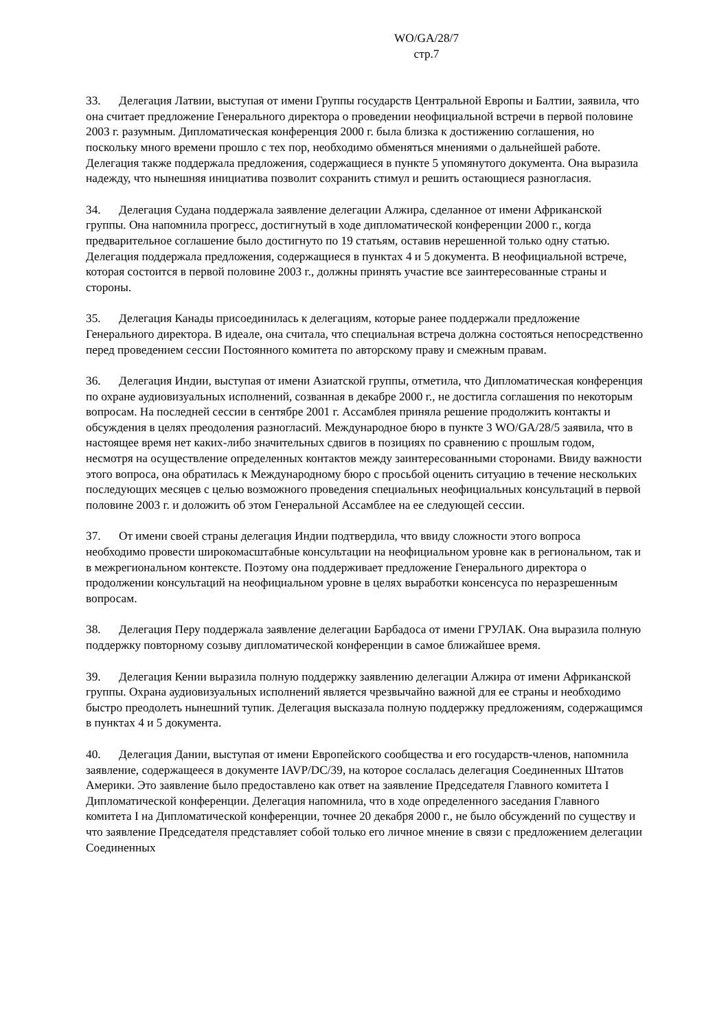WO/GA/28/7
стр.7
33. Делегация Латвии, выступая от имени Группы государств Центральной Европы и Балтии, заявила, что она считает предложение Генерального директора о проведении неофициальной встречи в первой половине 2003 г. разумным. Дипломатическая конференция 2000 г. была близка к достижению соглашения, но поскольку много времени прошло с тех пор, необходимо обменяться мнениями о дальнейшей работе. Делегация также поддержала предложения, содержащиеся в пункте 5 упомянутого документа. Она выразила надежду, что нынешняя инициатива позволит сохранить стимул и решить остающиеся разногласия.
34. Делегация Судана поддержала заявление делегации Алжира, сделанное от имени Африканской группы. Она напомнила прогресс, достигнутый в ходе дипломатической конференции 2000 г., когда предварительное соглашение было достигнуто по 19 статьям, оставив нерешенной только одну статью. Делегация поддержала предложения, содержащиеся в пунктах 4 и 5 документа. В неофициальной встрече, которая состоится в первой половине 2003 г., должны принять участие все заинтересованные страны и стороны.
35. Делегация Канады присоединилась к делегациям, которые ранее поддержали предложение Генерального директора. В идеале, она считала, что специальная встреча должна состояться непосредственно перед проведением сессии Постоянного комитета по авторскому праву и смежным правам.
36. Делегация Индии, выступая от имени Азиатской группы, отметила, что Дипломатическая конференция по охране аудиовизуальных исполнений, созванная в декабре 2000 г., не достигла соглашения по некоторым вопросам. На последней сессии в сентябре 2001 г. Ассамблея приняла решение продолжить контакты и обсуждения в целях преодоления разногласий. Международное бюро в пункте 3 WO/GA/28/5 заявила, что в настоящее время нет каких-либо значительных сдвигов в позициях по сравнению с прошлым годом, несмотря на осуществление определенных контактов между заинтересованными сторонами. Ввиду важности этого вопроса, она обратилась к Международному бюро с просьбой оценить ситуацию в течение нескольких последующих месяцев с целью возможного проведения специальных неофициальных консультаций в первой половине 2003 г. и доложить об этом Генеральной Ассамблее на ее следующей сессии.
37. От имени своей страны делегация Индии подтвердила, что ввиду сложности этого вопроса необходимо провести широкомасштабные консультации на неофициальном уровне как в региональном, так и в межрегиональном контексте. Поэтому она поддерживает предложение Генерального директора о продолжении консультаций на неофициальном уровне в целях выработки консенсуса по неразрешенным вопросам.
38. Делегация Перу поддержала заявление делегации Барбадоса от имени ГРУЛАК. Она выразила полную поддержку повторному созыву дипломатической конференции в самое ближайшее время.
39. Делегация Кении выразила полную поддержку заявлению делегации Алжира от имени Африканской группы. Охрана аудиовизуальных исполнений является чрезвычайно важной для ее страны и необходимо быстро преодолеть нынешний тупик. Делегация высказала полную поддержку предложениям, содержащимся в пунктах 4 и 5 документа.
40. Делегация Дании, выступая от имени Европейского сообщества и его государств-членов, напомнила заявление, содержащееся в документе IAVP/DC/39, на которое сослалась делегация Соединенных Штатов Америки. Это заявление было предоставлено как ответ на заявление Председателя Главного комитета I Дипломатической конференции. Делегация напомнила, что в ходе определенного заседания Главного комитета I на Дипломатической конференции, точнее 20 декабря 2000 г., не было обсуждений по существу и что заявление Председателя представляет собой только его личное мнение в связи с предложением делегации Соединенных